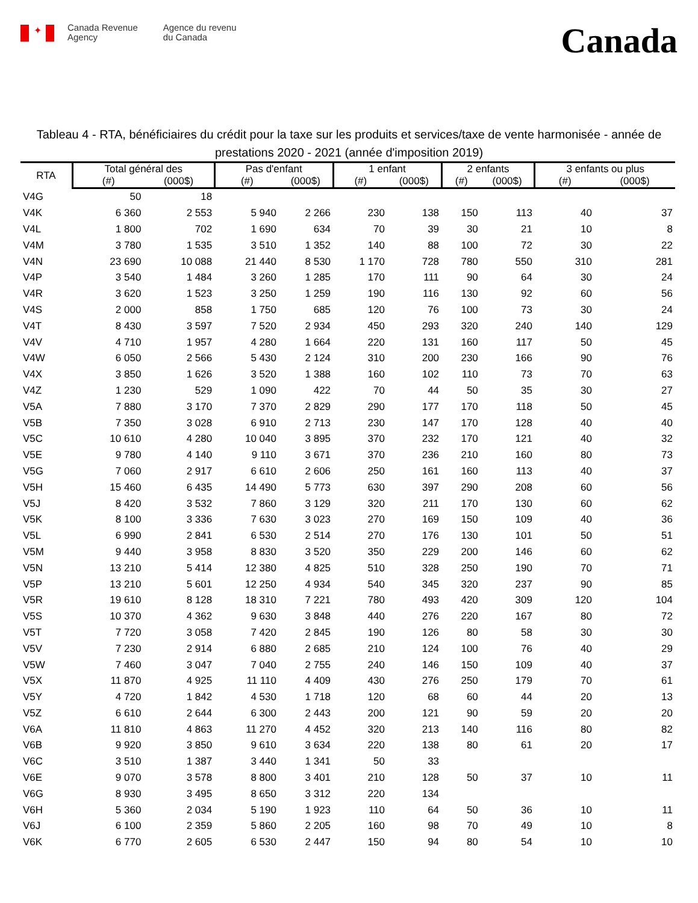✦
Canada Revenue
Agency
Agence du revenu
du Canada
Canada
Tableau 4 - RTA, bénéficiaires du crédit pour la taxe sur les produits et services/taxe de vente harmonisée - année de prestations 2020 - 2021 (année d'imposition 2019)
| RTA | Total général des | | Pas d'enfant | | 1 enfant | | 2 enfants | | 3 enfants ou plus | |
| --- | --- | --- | --- | --- | --- | --- | --- | --- | --- | --- |
| | (#) | (000$) | (#) | (000$) | (#) | (000$) | (#) | (000$) | (#) | (000$) |
| V4G | 50 | 18 | | | | | | | | |
| V4K | 6 360 | 2 553 | 5 940 | 2 266 | 230 | 138 | 150 | 113 | 40 | 37 |
| V4L | 1 800 | 702 | 1 690 | 634 | 70 | 39 | 30 | 21 | 10 | 8 |
| V4M | 3 780 | 1 535 | 3 510 | 1 352 | 140 | 88 | 100 | 72 | 30 | 22 |
| V4N | 23 690 | 10 088 | 21 440 | 8 530 | 1 170 | 728 | 780 | 550 | 310 | 281 |
| V4P | 3 540 | 1 484 | 3 260 | 1 285 | 170 | 111 | 90 | 64 | 30 | 24 |
| V4R | 3 620 | 1 523 | 3 250 | 1 259 | 190 | 116 | 130 | 92 | 60 | 56 |
| V4S | 2 000 | 858 | 1 750 | 685 | 120 | 76 | 100 | 73 | 30 | 24 |
| V4T | 8 430 | 3 597 | 7 520 | 2 934 | 450 | 293 | 320 | 240 | 140 | 129 |
| V4V | 4 710 | 1 957 | 4 280 | 1 664 | 220 | 131 | 160 | 117 | 50 | 45 |
| V4W | 6 050 | 2 566 | 5 430 | 2 124 | 310 | 200 | 230 | 166 | 90 | 76 |
| V4X | 3 850 | 1 626 | 3 520 | 1 388 | 160 | 102 | 110 | 73 | 70 | 63 |
| V4Z | 1 230 | 529 | 1 090 | 422 | 70 | 44 | 50 | 35 | 30 | 27 |
| V5A | 7 880 | 3 170 | 7 370 | 2 829 | 290 | 177 | 170 | 118 | 50 | 45 |
| V5B | 7 350 | 3 028 | 6 910 | 2 713 | 230 | 147 | 170 | 128 | 40 | 40 |
| V5C | 10 610 | 4 280 | 10 040 | 3 895 | 370 | 232 | 170 | 121 | 40 | 32 |
| V5E | 9 780 | 4 140 | 9 110 | 3 671 | 370 | 236 | 210 | 160 | 80 | 73 |
| V5G | 7 060 | 2 917 | 6 610 | 2 606 | 250 | 161 | 160 | 113 | 40 | 37 |
| V5H | 15 460 | 6 435 | 14 490 | 5 773 | 630 | 397 | 290 | 208 | 60 | 56 |
| V5J | 8 420 | 3 532 | 7 860 | 3 129 | 320 | 211 | 170 | 130 | 60 | 62 |
| V5K | 8 100 | 3 336 | 7 630 | 3 023 | 270 | 169 | 150 | 109 | 40 | 36 |
| V5L | 6 990 | 2 841 | 6 530 | 2 514 | 270 | 176 | 130 | 101 | 50 | 51 |
| V5M | 9 440 | 3 958 | 8 830 | 3 520 | 350 | 229 | 200 | 146 | 60 | 62 |
| V5N | 13 210 | 5 414 | 12 380 | 4 825 | 510 | 328 | 250 | 190 | 70 | 71 |
| V5P | 13 210 | 5 601 | 12 250 | 4 934 | 540 | 345 | 320 | 237 | 90 | 85 |
| V5R | 19 610 | 8 128 | 18 310 | 7 221 | 780 | 493 | 420 | 309 | 120 | 104 |
| V5S | 10 370 | 4 362 | 9 630 | 3 848 | 440 | 276 | 220 | 167 | 80 | 72 |
| V5T | 7 720 | 3 058 | 7 420 | 2 845 | 190 | 126 | 80 | 58 | 30 | 30 |
| V5V | 7 230 | 2 914 | 6 880 | 2 685 | 210 | 124 | 100 | 76 | 40 | 29 |
| V5W | 7 460 | 3 047 | 7 040 | 2 755 | 240 | 146 | 150 | 109 | 40 | 37 |
| V5X | 11 870 | 4 925 | 11 110 | 4 409 | 430 | 276 | 250 | 179 | 70 | 61 |
| V5Y | 4 720 | 1 842 | 4 530 | 1 718 | 120 | 68 | 60 | 44 | 20 | 13 |
| V5Z | 6 610 | 2 644 | 6 300 | 2 443 | 200 | 121 | 90 | 59 | 20 | 20 |
| V6A | 11 810 | 4 863 | 11 270 | 4 452 | 320 | 213 | 140 | 116 | 80 | 82 |
| V6B | 9 920 | 3 850 | 9 610 | 3 634 | 220 | 138 | 80 | 61 | 20 | 17 |
| V6C | 3 510 | 1 387 | 3 440 | 1 341 | 50 | 33 | | | | |
| V6E | 9 070 | 3 578 | 8 800 | 3 401 | 210 | 128 | 50 | 37 | 10 | 11 |
| V6G | 8 930 | 3 495 | 8 650 | 3 312 | 220 | 134 | | | | |
| V6H | 5 360 | 2 034 | 5 190 | 1 923 | 110 | 64 | 50 | 36 | 10 | 11 |
| V6J | 6 100 | 2 359 | 5 860 | 2 205 | 160 | 98 | 70 | 49 | 10 | 8 |
| V6K | 6 770 | 2 605 | 6 530 | 2 447 | 150 | 94 | 80 | 54 | 10 | 10 |